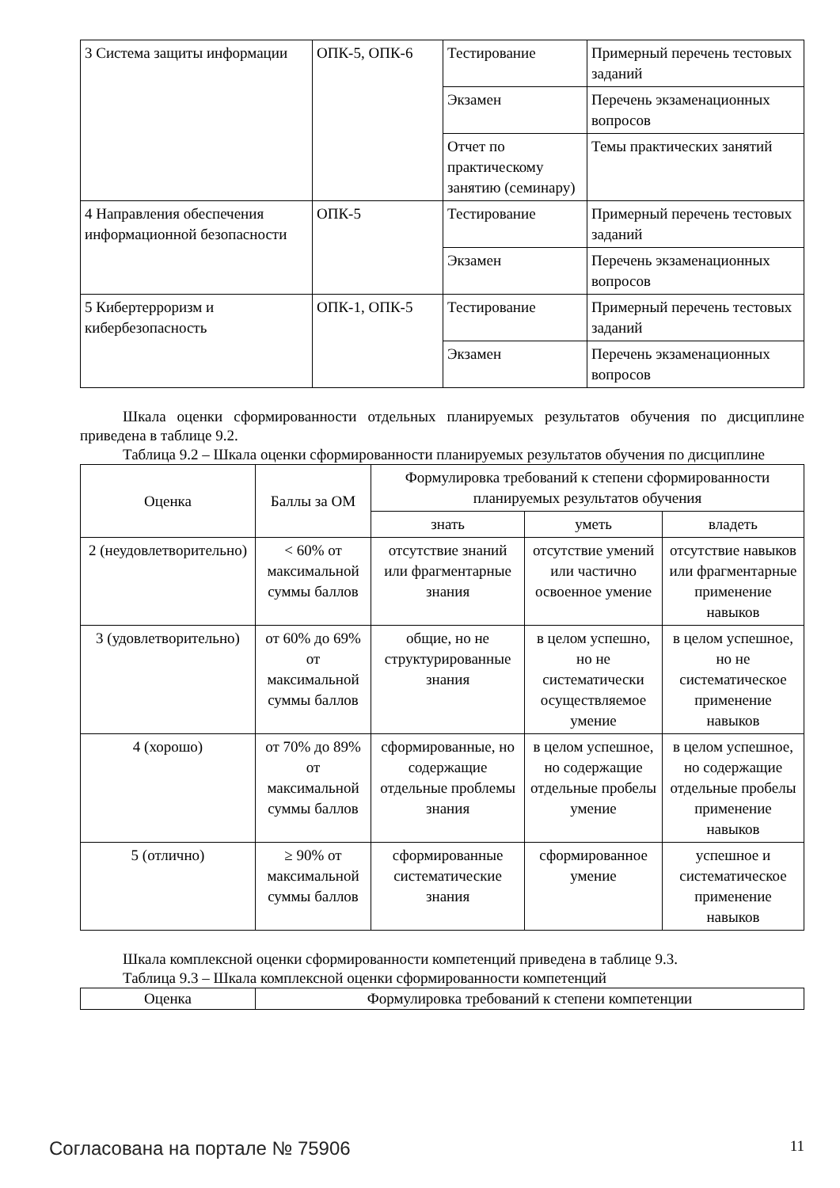| 3 Система защиты информации | ОПК-5, ОПК-6 | Тестирование | Примерный перечень тестовых заданий |
| | | Экзамен | Перечень экзаменационных вопросов |
| | | Отчет по практическому занятию (семинару) | Темы практических занятий |
| 4 Направления обеспечения информационной безопасности | ОПК-5 | Тестирование | Примерный перечень тестовых заданий |
| | | Экзамен | Перечень экзаменационных вопросов |
| 5 Кибертерроризм и кибербезопасность | ОПК-1, ОПК-5 | Тестирование | Примерный перечень тестовых заданий |
| | | Экзамен | Перечень экзаменационных вопросов |
Шкала оценки сформированности отдельных планируемых результатов обучения по дисциплине приведена в таблице 9.2.
Таблица 9.2 – Шкала оценки сформированности планируемых результатов обучения по дисциплине
| Оценка | Баллы за ОМ | Формулировка требований к степени сформированности планируемых результатов обучения | | |
| --- | --- | --- | --- | --- |
| | | знать | уметь | владеть |
| 2 (неудовлетворительно) | < 60% от максимальной суммы баллов | отсутствие знаний или фрагментарные знания | отсутствие умений или частично освоенное умение | отсутствие навыков или фрагментарные применение навыков |
| 3 (удовлетворительно) | от 60% до 69% от максимальной суммы баллов | общие, но не структурированные знания | в целом успешно, но не систематически осуществляемое умение | в целом успешное, но не систематическое применение навыков |
| 4 (хорошо) | от 70% до 89% от максимальной суммы баллов | сформированные, но содержащие отдельные проблемы знания | в целом успешное, но содержащие отдельные пробелы умение | в целом успешное, но содержащие отдельные пробелы применение навыков |
| 5 (отлично) | ≥ 90% от максимальной суммы баллов | сформированные систематические знания | сформированное умение | успешное и систематическое применение навыков |
Шкала комплексной оценки сформированности компетенций приведена в таблице 9.3.
Таблица 9.3 – Шкала комплексной оценки сформированности компетенций
| Оценка | Формулировка требований к степени компетенции |
| --- | --- |
Согласована на портале № 75906 11